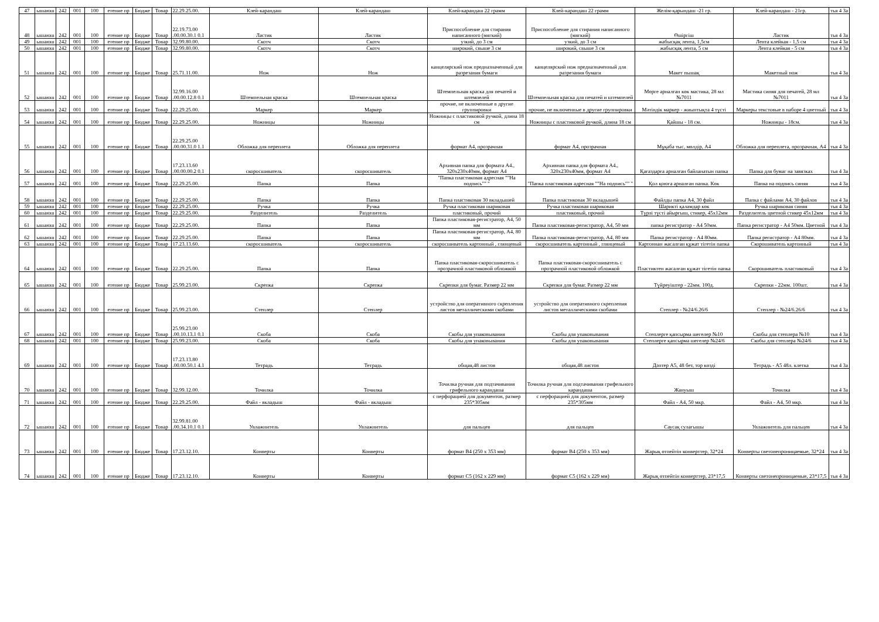| 47 | ышаюш | 242 | 001 | 100 | етение пр | Бюдже | Товар | 22.29.25.00. | Клей-карандаш | Клей-карандаш | Клей-карандаш 22 грамм | Клей-карандаш 22 грамм | Желім-қарындаш -21 гр. | Клей-карандаш - 21гр. | тья 4 За |
| 48 | ышаюш | 242 | 001 | 100 | етение пр | Бюдже | Товар | 22.19.73.00 .00.00.30.1 0.1 | Ластик | Ластик | Приспособление для стирания написанного (мягкий) | Приспособление для стирания написанного (мягкий) | Өшіргіш | Ластик | тья 4 За |
| 49 | ышаюш | 242 | 001 | 100 | етение пр | Бюдже | Товар | 32.99.80.00. | Скотч | Скотч | узкий, до 3 см | узкий, до 3 см | жабысқақ лента, 1,5см | Лента клейкая - 1,5 см | тья 4 За |
| 50 | ышаюш | 242 | 001 | 100 | етение пр | Бюдже | Товар | 32.99.80.00. | Скотч | Скотч | широкий, свыше 3 см | широкий, свыше 3 см | жабысқақ лента, 5 см | Лента клейкая - 5 см | тья 4 За |
| 51 | ышаюш | 242 | 001 | 100 | етение пр | Бюдже | Товар | 25.71.11.00. | Нож | Нож | канцелярский нож предназначенный для разрезания бумаги | канцелярский нож предназначенный для разрезания бумаги | Макет пышақ | Макетный нож | тья 4 За |
| 52 | ышаюш | 242 | 001 | 100 | етение пр | Бюдже | Товар | 32.99.16.00 .00.00.12.8 0.1 | Штемпельная краска | Штемпельная краска | Штемпельная краска для печатей и штемпелей | Штемпельная краска для печатей и штемпелей | Мөрге арналған көк мастика, 28 мл №7011 | Мастика синяя для печатей, 28 мл №7011 | тья 4 За |
| 53 | ышаюш | 242 | 001 | 100 | етение пр | Бюдже | Товар | 22.29.25.00. | Маркер | Маркер | прочие, не включенные в другие группировки | прочие, не включенные в другие группировки | Мәтіндік маркер - жиынтықта 4 түсті | Маркеры текстовые в наборе 4 цветный | тья 4 За |
| 54 | ышаюш | 242 | 001 | 100 | етение пр | Бюдже | Товар | 22.29.25.00. | Ножницы | Ножницы | Ножницы с пластиковой ручкой, длина 18 см | Ножницы с пластиковой ручкой, длина 18 см | Қайшы - 18 см. | Ножницы - 18см. | тья 4 За |
| 55 | ышаюш | 242 | 001 | 100 | етение пр | Бюдже | Товар | 22.29.25.00 .00.00.31.0 1.1 | Обложка для переплета | Обложка для переплета | формат А4, прозрачная | формат А4, прозрачная | Мұқаба тыс, мөлдір, А4 | Обложка для переплета, прозрачная, А4 | тья 4 За |
| 56 | ышаюш | 242 | 001 | 100 | етение пр | Бюдже | Товар | 17.23.13.60 .00.00.00.2 0.1 | скоросшиватель | скоросшиватель | Архивная папка для формата А4., 320х230х40мм, формат А4 | Архивная папка для формата А4., 320х230х40мм, формат А4 | Қағаздарға арналған байланатын папка | Папка для бумаг на завязках | тья 4 За |
| 57 | ышаюш | 242 | 001 | 100 | етение пр | Бюдже | Товар | 22.29.25.00. | Папка | Папка | "Папка пластиковая адресная ""На подпись"" " | "Папка пластиковая адресная ""На подпись"" " | Қол қоюға арналған папка. Көк | Папка на подпись синяя | тья 4 За |
| 58 | ышаюш | 242 | 001 | 100 | етение пр | Бюдже | Товар | 22.29.25.00. | Папка | Папка | Папка пластиковая 30 вкладышей | Папка пластиковая 30 вкладышей | Файлды папка А4, 30 файл | Папка с файлами А4, 30 файлов | тья 4 За |
| 59 | ышаюш | 242 | 001 | 100 | етение пр | Бюдже | Товар | 22.29.25.00. | Ручка | Ручка | Ручка пластиковая шариковая | Ручка пластиковая шариковая | Шарикті қаламдар көк | Ручка шариковая синяя | тья 4 За |
| 60 | ышаюш | 242 | 001 | 100 | етение пр | Бюдже | Товар | 22.29.25.00. | Разделитель | Разделитель | пластиковый, прочий | пластиковый, прочий | Түрлі түсті айырғыш, стикер, 45х12мм | Разделитель цветной стикер 45х12мм | тья 4 За |
| 61 | ышаюш | 242 | 001 | 100 | етение пр | Бюдже | Товар | 22.29.25.00. | Папка | Папка | Папка пластиковая-регистратор, А4, 50 мм | Папка пластиковая-регистратор, А4, 50 мм | папка регистратор - А4 50мм. | Папка регистратор - А4 50мм. Цветной | тья 4 За |
| 62 | ышаюш | 242 | 001 | 100 | етение пр | Бюдже | Товар | 22.29.25.00. | Папка | Папка | Папка пластиковая-регистратор, А4, 80 мм | Папка пластиковая-регистратор, А4, 80 мм | Папка регистратор - А4 80мм. | Папка регистратор - А4 80мм. | тья 4 За |
| 63 | ышаюш | 242 | 001 | 100 | етение пр | Бюдже | Товар | 17.23.13.60. | скоросшиватель | скоросшиватель | скоросшиватель картонный , глянцевый | скоросшиватель картонный , глянцевый | Картоннан жасалған құжат тігетін папка | Скорошиватель картонный | тья 4 За |
| 64 | ышаюш | 242 | 001 | 100 | етение пр | Бюдже | Товар | 22.29.25.00. | Папка | Папка | Папка пластиковая-скоросшиватель с прозрачной пластиковой обложкой | Папка пластиковая-скоросшиватель с прозрачной пластиковой обложкой | Пластиктен жасалған құжат тігетін папка | Скорошиватель пластиковый | тья 4 За |
| 65 | ышаюш | 242 | 001 | 100 | етение пр | Бюдже | Товар | 25.99.23.00. | Скрепка | Скрепка | Скрепки для бумаг. Размер 22 мм | Скрепки для бумаг. Размер 22 мм | Түйреуіштер - 22мм. 100д. | Скрепки - 22мм. 100шт. | тья 4 За |
| 66 | ышаюш | 242 | 001 | 100 | етение пр | Бюдже | Товар | 25.99.23.00. | Степлер | Степлер | устройство для оперативного скрепления листов металлическими скобами | устройство для оперативного скрепления листов металлическими скобами | Степлер - №24/6.26/6 | Степлер - №24/6.26/6 | тья 4 За |
| 67 | ышаюш | 242 | 001 | 100 | етение пр | Бюдже | Товар | 25.99.23.00 .00.10.13.1 0.1 | Скоба | Скоба | Скобы для упаковывания | Скобы для упаковывания | Степлерге қапсырма шегелер №10 | Скобы для степлера №10 | тья 4 За |
| 68 | ышаюш | 242 | 001 | 100 | етение пр | Бюдже | Товар | 25.99.23.00. | Скоба | Скоба | Скобы для упаковывания | Скобы для упаковывания | Степлерге қапсырма шегелер №24/6 | Скобы для степлера №24/6 | тья 4 За |
| 69 | ышаюш | 242 | 001 | 100 | етение пр | Бюдже | Товар | 17.23.13.80 .00.00.50.1 4.1 | Тетрадь | Тетрадь | общая,48 листов | общая,48 листов | Дәптер А5, 48 бет, тор көзді | Тетрадь - А5 48л. клетка | тья 4 За |
| 70 | ышаюш | 242 | 001 | 100 | етение пр | Бюдже | Товар | 32.99.12.00. | Точилка | Точилка | Точилка ручная для подтачивания грифельного карандаша | Точилка ручная для подтачивания грифельного карандаша | Жануыш | Точилка | тья 4 За |
| 71 | ышаюш | 242 | 001 | 100 | етение пр | Бюдже | Товар | 22.29.25.00. | Файл - вкладыш | Файл - вкладыш | с перфорацией для документов, размер 235*305мм | с перфорацией для документов, размер 235*305мм | Файл - А4, 50 мкр. | Файл - А4, 50 мкр. | тья 4 За |
| 72 | ышаюш | 242 | 001 | 100 | етение пр | Бюдже | Товар | 32.99.81.00 .00.34.10.1 0.1 | Увлажнитель | Увлажнитель | для пальцев | для пальцев | Саусақ сулағышы | Увлажнитель для пальцев | тья 4 За |
| 73 | ышаюш | 242 | 001 | 100 | етение пр | Бюдже | Товар | 17.23.12.10. | Конверты | Конверты | формат В4 (250 х 353 мм) | формат В4 (250 х 353 мм) | Жарық өтпейтін конверттер, 32*24 | Конверты светонепроницаемые, 32*24 | тья 4 За |
| 74 | ышаюш | 242 | 001 | 100 | етение пр | Бюдже | Товар | 17.23.12.10. | Конверты | Конверты | формат С5 (162 х 229 мм) | формат С5 (162 х 229 мм) | Жарық өтпейтін конверттер, 23*17,5 | Конверты светонепроницаемые, 23*17,5 | тья 4 За |